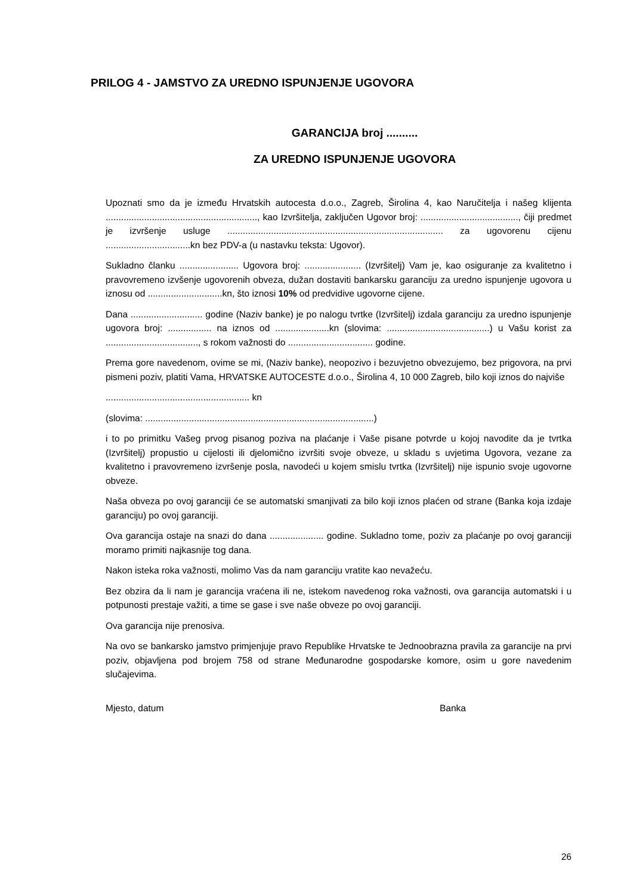PRILOG 4 - JAMSTVO ZA UREDNO ISPUNJENJE UGOVORA
GARANCIJA broj ..........
ZA UREDNO ISPUNJENJE UGOVORA
Upoznati smo da je između Hrvatskih autocesta d.o.o., Zagreb, Širolina 4, kao Naručitelja i našeg klijenta ..........................................................., kao Izvršitelja, zaključen Ugovor broj: ......................................, čiji predmet je izvršenje usluge .................................................................................... za ugovorenu cijenu .................................kn bez PDV-a (u nastavku teksta: Ugovor).
Sukladno članku ....................... Ugovora broj: ...................... (Izvršitelj) Vam je, kao osiguranje za kvalitetno i pravovremeno izvšenje ugovorenih obveza, dužan dostaviti bankarsku garanciju za uredno ispunjenje ugovora u iznosu od .............................kn, što iznosi 10% od predvidive ugovorne cijene.
Dana ............................ godine (Naziv banke) je po nalogu tvrtke (Izvršitelj) izdala garanciju za uredno ispunjenje ugovora broj: ................. na iznos od .....................kn (slovima: ........................................) u Vašu korist za ...................................., s rokom važnosti do ................................. godine.
Prema gore navedenom, ovime se mi, (Naziv banke), neopozivo i bezuvjetno obvezujemo, bez prigovora, na prvi pismeni poziv, platiti Vama, HRVATSKE AUTOCESTE d.o.o., Širolina 4, 10 000 Zagreb, bilo koji iznos do najviše
........................................................ kn
(slovima: .........................................................................................)
i to po primitku Vašeg prvog pisanog poziva na plaćanje i Vaše pisane potvrde u kojoj navodite da je tvrtka (Izvršitelj) propustio u cijelosti ili djelomično izvršiti svoje obveze, u skladu s uvjetima Ugovora, vezane za kvalitetno i pravovremeno izvršenje posla, navodeći u kojem smislu tvrtka (Izvršitelj) nije ispunio svoje ugovorne obveze.
Naša obveza po ovoj garanciji će se automatski smanjivati za bilo koji iznos plaćen od strane (Banka koja izdaje garanciju) po ovoj garanciji.
Ova garancija ostaje na snazi do dana ..................... godine. Sukladno tome, poziv za plaćanje po ovoj garanciji moramo primiti najkasnije tog dana.
Nakon isteka roka važnosti, molimo Vas da nam garanciju vratite kao nevažeću.
Bez obzira da li nam je garancija vraćena ili ne, istekom navedenog roka važnosti, ova garancija automatski i u potpunosti prestaje važiti, a time se gase i sve naše obveze po ovoj garanciji.
Ova garancija nije prenosiva.
Na ovo se bankarsko jamstvo primjenjuje pravo Republike Hrvatske te Jednoobrazna pravila za garancije na prvi poziv, objavljena pod brojem 758 od strane Međunarodne gospodarske komore, osim u gore navedenim slučajevima.
Mjesto, datum Banka
26